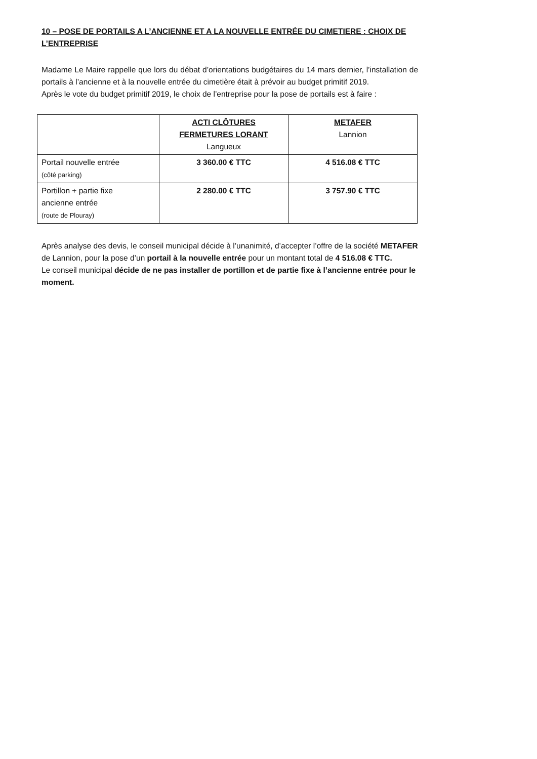10 – POSE DE PORTAILS A L’ANCIENNE ET A LA NOUVELLE ENTRÉE DU CIMETIERE : CHOIX DE L’ENTREPRISE
Madame Le Maire rappelle que lors du débat d’orientations budgétaires du 14 mars dernier, l’installation de portails à l’ancienne et à la nouvelle entrée du cimetière était à prévoir au budget primitif 2019.
Après le vote du budget primitif 2019, le choix de l’entreprise pour la pose de portails est à faire :
| | ACTI CLÔTURES FERMETURES LORANT Langueux | METAFER Lannion |
| Portail nouvelle entrée (côté parking) | 3 360.00 € TTC | 4 516.08 € TTC |
| Portillon + partie fixe ancienne entrée (route de Plouray) | 2 280.00 € TTC | 3 757.90 € TTC |
Après analyse des devis, le conseil municipal décide à l’unanimité, d’accepter l’offre de la société METAFER de Lannion, pour la pose d’un portail à la nouvelle entrée pour un montant total de 4 516.08 € TTC.
Le conseil municipal décide de ne pas installer de portillon et de partie fixe à l’ancienne entrée pour le moment.